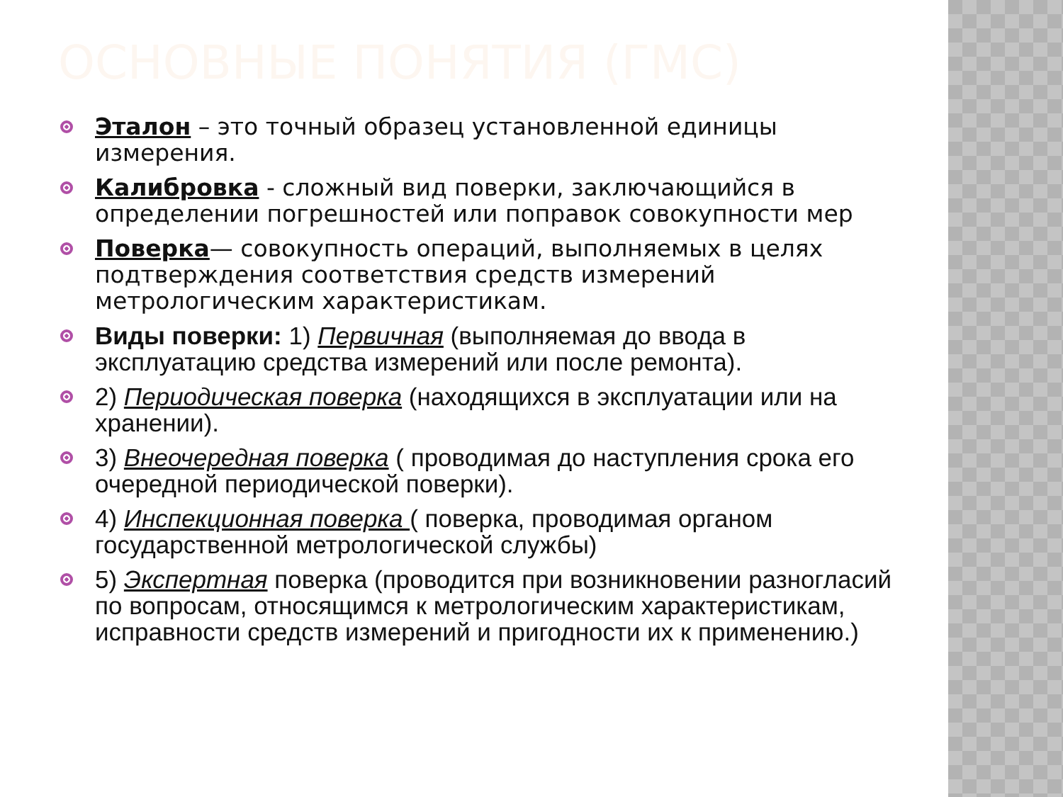ОСНОВНЫЕ ПОНЯТИЯ (ГМС)
Эталон – это точный образец установленной единицы измерения.
Калибровка - сложный вид поверки, заключающийся в определении погрешностей или поправок совокупности мер
Поверка— совокупность операций, выполняемых в целях подтверждения соответствия средств измерений метрологическим характеристикам.
Виды поверки: 1) Первичная (выполняемая до ввода в эксплуатацию средства измерений или после ремонта).
2) Периодическая поверка (находящихся в эксплуатации или на хранении).
3) Внеочередная поверка ( проводимая до наступления срока его очередной периодической поверки).
4) Инспекционная поверка ( поверка, проводимая органом государственной метрологической службы)
5) Экспертная поверка (проводится при возникновении разногласий по вопросам, относящимся к метрологическим характеристикам, исправности средств измерений и пригодности их к применению.)